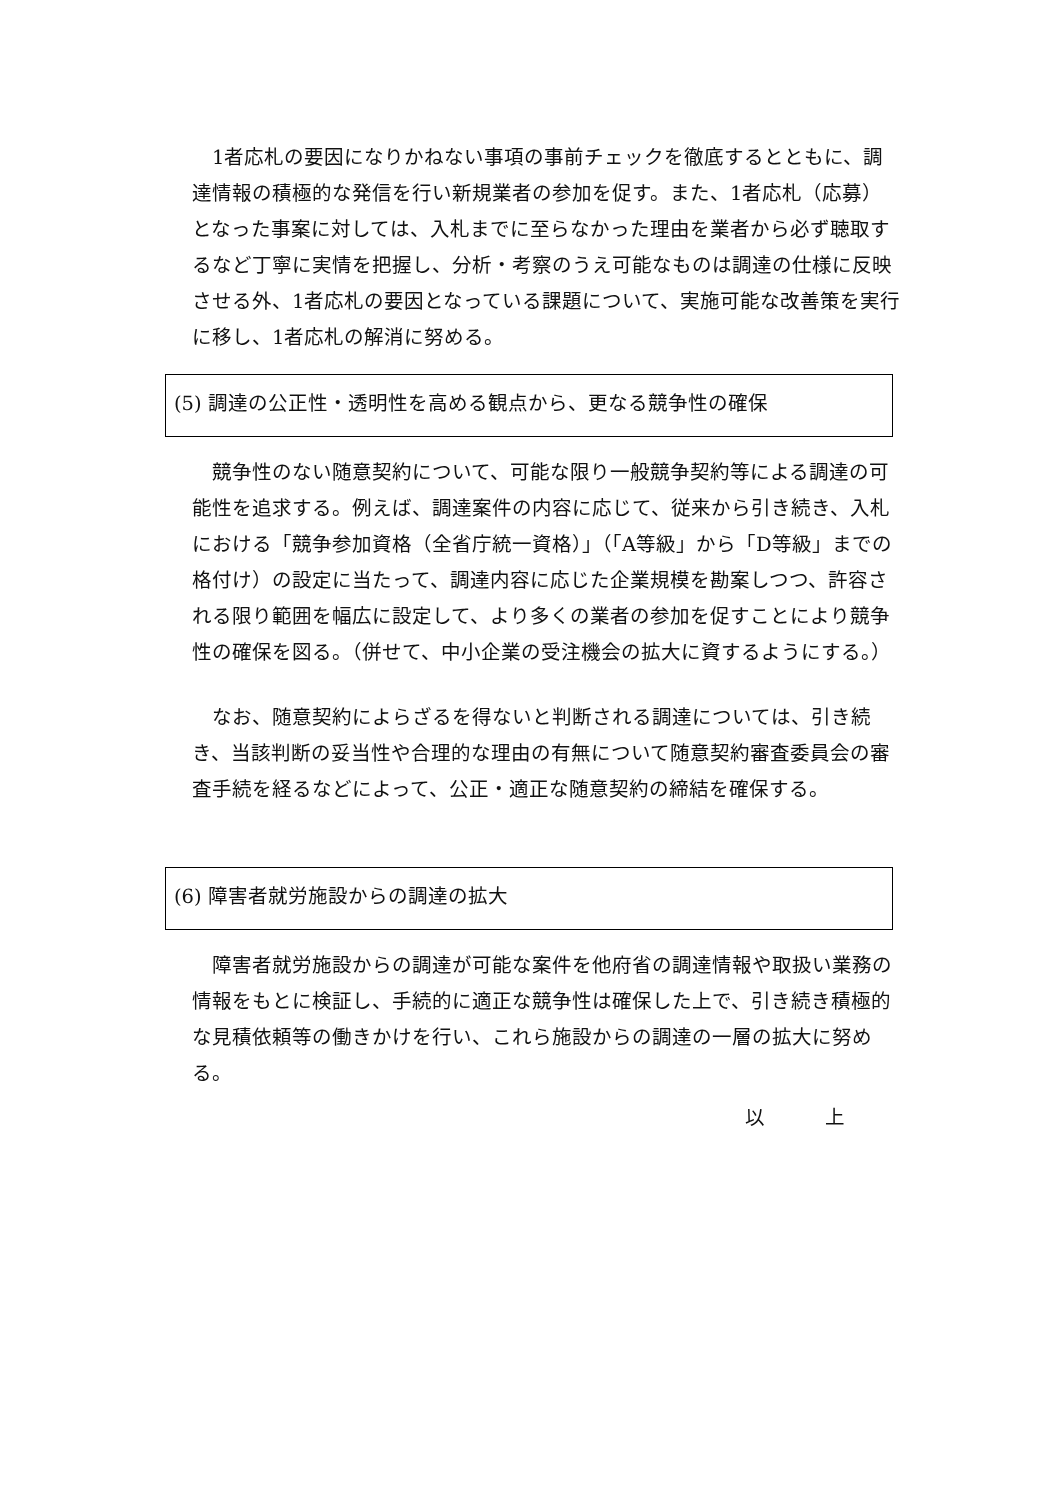1者応札の要因になりかねない事項の事前チェックを徹底するとともに、調達情報の積極的な発信を行い新規業者の参加を促す。また、1者応札（応募）となった事案に対しては、入札までに至らなかった理由を業者から必ず聴取するなど丁寧に実情を把握し、分析・考察のうえ可能なものは調達の仕様に反映させる外、1者応札の要因となっている課題について、実施可能な改善策を実行に移し、1者応札の解消に努める。
(5) 調達の公正性・透明性を高める観点から、更なる競争性の確保
　競争性のない随意契約について、可能な限り一般競争契約等による調達の可能性を追求する。例えば、調達案件の内容に応じて、従来から引き続き、入札における「競争参加資格（全省庁統一資格）」（「A等級」から「D等級」までの格付け）の設定に当たって、調達内容に応じた企業規模を勘案しつつ、許容される限り範囲を幅広に設定して、より多くの業者の参加を促すことにより競争性の確保を図る。（併せて、中小企業の受注機会の拡大に資するようにする。）
　なお、随意契約によらざるを得ないと判断される調達については、引き続き、当該判断の妥当性や合理的な理由の有無について随意契約審査委員会の審査手続を経るなどによって、公正・適正な随意契約の締結を確保する。
(6) 障害者就労施設からの調達の拡大
　障害者就労施設からの調達が可能な案件を他府省の調達情報や取扱い業務の情報をもとに検証し、手続的に適正な競争性は確保した上で、引き続き積極的な見積依頼等の働きかけを行い、これら施設からの調達の一層の拡大に努める。
以　　　上